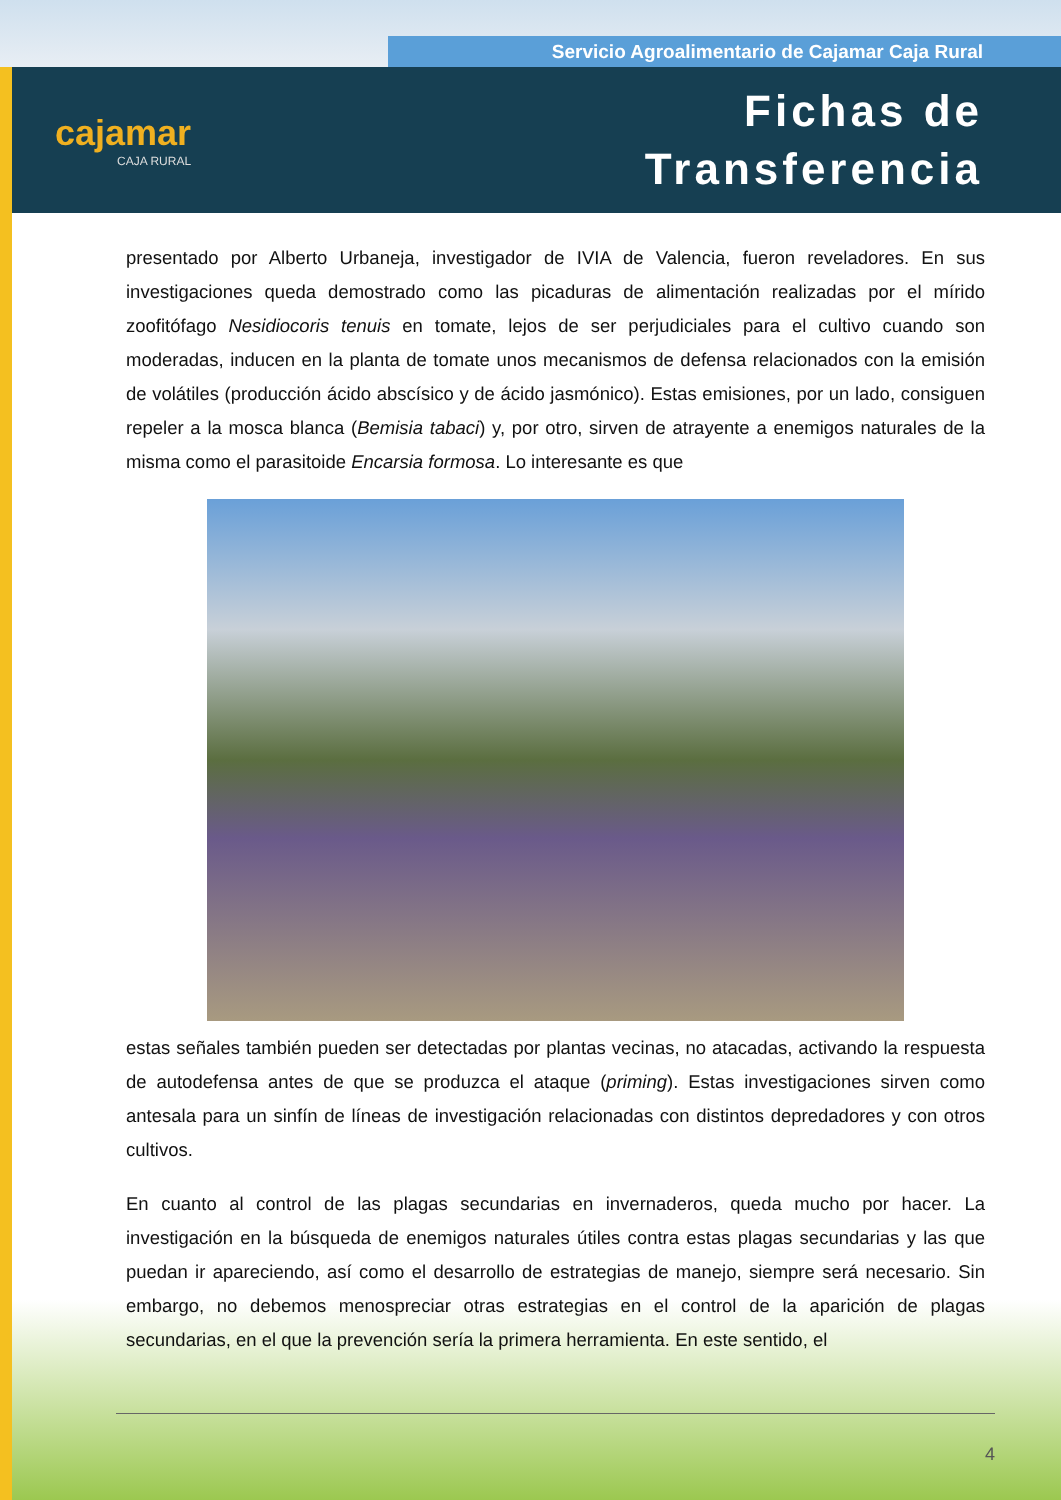Servicio Agroalimentario de Cajamar Caja Rural
cajamar
CAJA RURAL
Fichas de
Transferencia
presentado por Alberto Urbaneja, investigador de IVIA de Valencia, fueron reveladores. En sus investigaciones queda demostrado como las picaduras de alimentación realizadas por el mírido zoofitófago Nesidiocoris tenuis en tomate, lejos de ser perjudiciales para el cultivo cuando son moderadas, inducen en la planta de tomate unos mecanismos de defensa relacionados con la emisión de volátiles (producción ácido abscísico y de ácido jasmónico). Estas emisiones, por un lado, consiguen repeler a la mosca blanca (Bemisia tabaci) y, por otro, sirven de atrayente a enemigos naturales de la misma como el parasitoide Encarsia formosa. Lo interesante es que
estas señales también pueden ser detectadas por plantas vecinas, no atacadas, activando la respuesta de autodefensa antes de que se produzca el ataque (priming). Estas investigaciones sirven como antesala para un sinfín de líneas de investigación relacionadas con distintos depredadores y con otros cultivos.
En cuanto al control de las plagas secundarias en invernaderos, queda mucho por hacer. La investigación en la búsqueda de enemigos naturales útiles contra estas plagas secundarias y las que puedan ir apareciendo, así como el desarrollo de estrategias de manejo, siempre será necesario. Sin embargo, no debemos menospreciar otras estrategias en el control de la aparición de plagas secundarias, en el que la prevención sería la primera herramienta. En este sentido, el
4